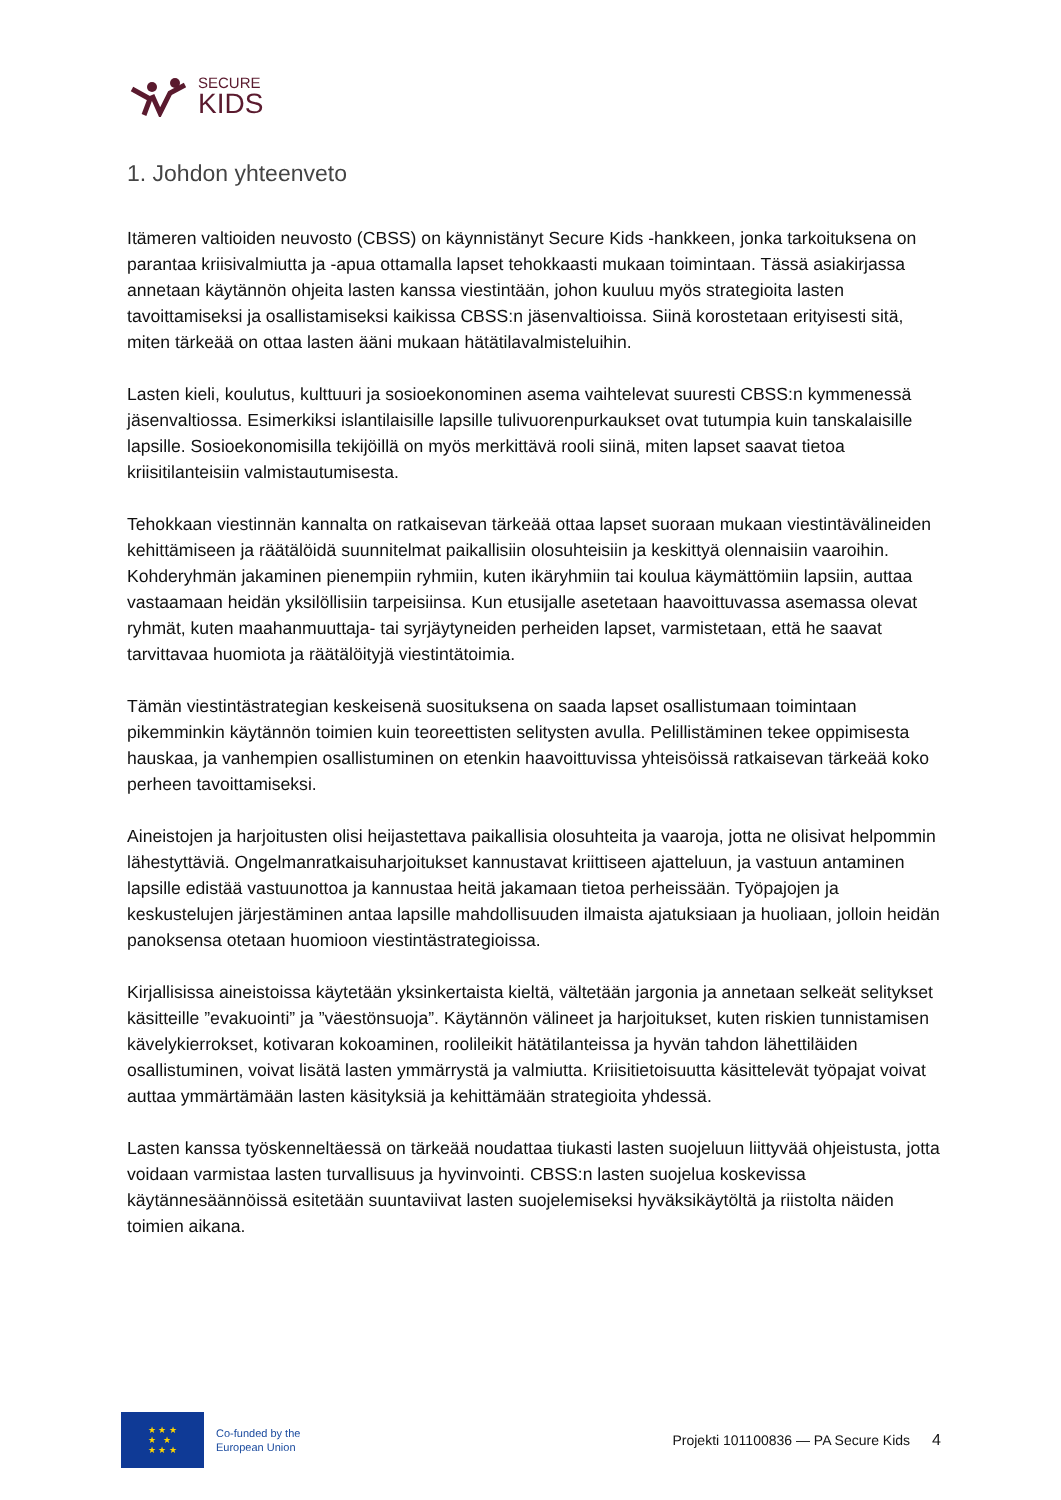SECURE
KIDS
1. Johdon yhteenveto
Itämeren valtioiden neuvosto (CBSS) on käynnistänyt Secure Kids -hankkeen, jonka tarkoituksena on parantaa kriisivalmiutta ja -apua ottamalla lapset tehokkaasti mukaan toimintaan. Tässä asiakirjassa annetaan käytännön ohjeita lasten kanssa viestintään, johon kuuluu myös strategioita lasten tavoittamiseksi ja osallistamiseksi kaikissa CBSS:n jäsenvaltioissa. Siinä korostetaan erityisesti sitä, miten tärkeää on ottaa lasten ääni mukaan hätätilavalmisteluihin.
Lasten kieli, koulutus, kulttuuri ja sosioekonominen asema vaihtelevat suuresti CBSS:n kymmenessä jäsenvaltiossa. Esimerkiksi islantilaisille lapsille tulivuorenpurkaukset ovat tutumpia kuin tanskalaisille lapsille. Sosioekonomisilla tekijöillä on myös merkittävä rooli siinä, miten lapset saavat tietoa kriisitilanteisiin valmistautumisesta.
Tehokkaan viestinnän kannalta on ratkaisevan tärkeää ottaa lapset suoraan mukaan viestintävälineiden kehittämiseen ja räätälöidä suunnitelmat paikallisiin olosuhteisiin ja keskittyä olennaisiin vaaroihin. Kohderyhmän jakaminen pienempiin ryhmiin, kuten ikäryhmiin tai koulua käymättömiin lapsiin, auttaa vastaamaan heidän yksilöllisiin tarpeisiinsa. Kun etusijalle asetetaan haavoittuvassa asemassa olevat ryhmät, kuten maahanmuuttaja- tai syrjäytyneiden perheiden lapset, varmistetaan, että he saavat tarvittavaa huomiota ja räätälöityjä viestintätoimia.
Tämän viestintästrategian keskeisenä suosituksena on saada lapset osallistumaan toimintaan pikemminkin käytännön toimien kuin teoreettisten selitysten avulla. Pelillistäminen tekee oppimisesta hauskaa, ja vanhempien osallistuminen on etenkin haavoittuvissa yhteisöissä ratkaisevan tärkeää koko perheen tavoittamiseksi.
Aineistojen ja harjoitusten olisi heijastettava paikallisia olosuhteita ja vaaroja, jotta ne olisivat helpommin lähestyttäviä. Ongelmanratkaisuharjoitukset kannustavat kriittiseen ajatteluun, ja vastuun antaminen lapsille edistää vastuunottoa ja kannustaa heitä jakamaan tietoa perheissään. Työpajojen ja keskustelujen järjestäminen antaa lapsille mahdollisuuden ilmaista ajatuksiaan ja huoliaan, jolloin heidän panoksensa otetaan huomioon viestintästrategioissa.
Kirjallisissa aineistoissa käytetään yksinkertaista kieltä, vältetään jargonia ja annetaan selkeät selitykset käsitteille ”evakuointi” ja ”väestönsuoja”. Käytännön välineet ja harjoitukset, kuten riskien tunnistamisen kävelykierrokset, kotivaran kokoaminen, roolileikit hätätilanteissa ja hyvän tahdon lähettiläiden osallistuminen, voivat lisätä lasten ymmärrystä ja valmiutta. Kriisitietoisuutta käsittelevät työpajat voivat auttaa ymmärtämään lasten käsityksiä ja kehittämään strategioita yhdessä.
Lasten kanssa työskenneltäessä on tärkeää noudattaa tiukasti lasten suojeluun liittyvää ohjeistusta, jotta voidaan varmistaa lasten turvallisuus ja hyvinvointi. CBSS:n lasten suojelua koskevissa käytännesäännöissä esitetään suuntaviivat lasten suojelemiseksi hyväksikäytöltä ja riistolta näiden toimien aikana.
★ ★ ★
★ ★
★ ★ ★
Co-funded by the
European Union
Projekti 101100836 — PA Secure Kids
4